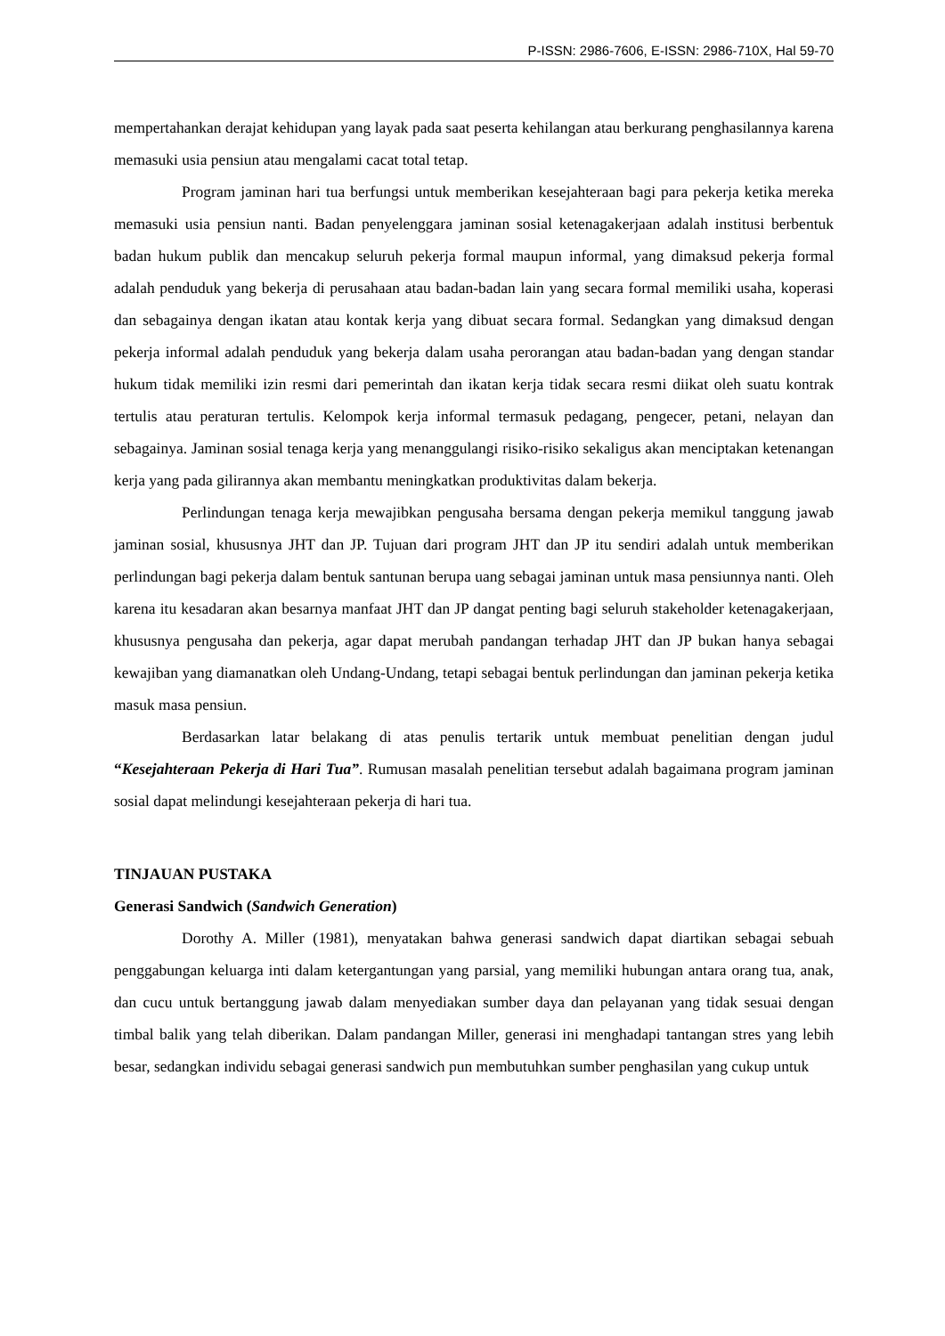P-ISSN: 2986-7606, E-ISSN: 2986-710X, Hal 59-70
mempertahankan derajat kehidupan yang layak pada saat peserta kehilangan atau berkurang penghasilannya karena memasuki usia pensiun atau mengalami cacat total tetap.
Program jaminan hari tua berfungsi untuk memberikan kesejahteraan bagi para pekerja ketika mereka memasuki usia pensiun nanti. Badan penyelenggara jaminan sosial ketenagakerjaan adalah institusi berbentuk badan hukum publik dan mencakup seluruh pekerja formal maupun informal, yang dimaksud pekerja formal adalah penduduk yang bekerja di perusahaan atau badan-badan lain yang secara formal memiliki usaha, koperasi dan sebagainya dengan ikatan atau kontak kerja yang dibuat secara formal. Sedangkan yang dimaksud dengan pekerja informal adalah penduduk yang bekerja dalam usaha perorangan atau badan-badan yang dengan standar hukum tidak memiliki izin resmi dari pemerintah dan ikatan kerja tidak secara resmi diikat oleh suatu kontrak tertulis atau peraturan tertulis. Kelompok kerja informal termasuk pedagang, pengecer, petani, nelayan dan sebagainya. Jaminan sosial tenaga kerja yang menanggulangi risiko-risiko sekaligus akan menciptakan ketenangan kerja yang pada gilirannya akan membantu meningkatkan produktivitas dalam bekerja.
Perlindungan tenaga kerja mewajibkan pengusaha bersama dengan pekerja memikul tanggung jawab jaminan sosial, khususnya JHT dan JP. Tujuan dari program JHT dan JP itu sendiri adalah untuk memberikan perlindungan bagi pekerja dalam bentuk santunan berupa uang sebagai jaminan untuk masa pensiunnya nanti. Oleh karena itu kesadaran akan besarnya manfaat JHT dan JP dangat penting bagi seluruh stakeholder ketenagakerjaan, khususnya pengusaha dan pekerja, agar dapat merubah pandangan terhadap JHT dan JP bukan hanya sebagai kewajiban yang diamanatkan oleh Undang-Undang, tetapi sebagai bentuk perlindungan dan jaminan pekerja ketika masuk masa pensiun.
Berdasarkan latar belakang di atas penulis tertarik untuk membuat penelitian dengan judul “Kesejahteraan Pekerja di Hari Tua”. Rumusan masalah penelitian tersebut adalah bagaimana program jaminan sosial dapat melindungi kesejahteraan pekerja di hari tua.
TINJAUAN PUSTAKA
Generasi Sandwich (Sandwich Generation)
Dorothy A. Miller (1981), menyatakan bahwa generasi sandwich dapat diartikan sebagai sebuah penggabungan keluarga inti dalam ketergantungan yang parsial, yang memiliki hubungan antara orang tua, anak, dan cucu untuk bertanggung jawab dalam menyediakan sumber daya dan pelayanan yang tidak sesuai dengan timbal balik yang telah diberikan. Dalam pandangan Miller, generasi ini menghadapi tantangan stres yang lebih besar, sedangkan individu sebagai generasi sandwich pun membutuhkan sumber penghasilan yang cukup untuk